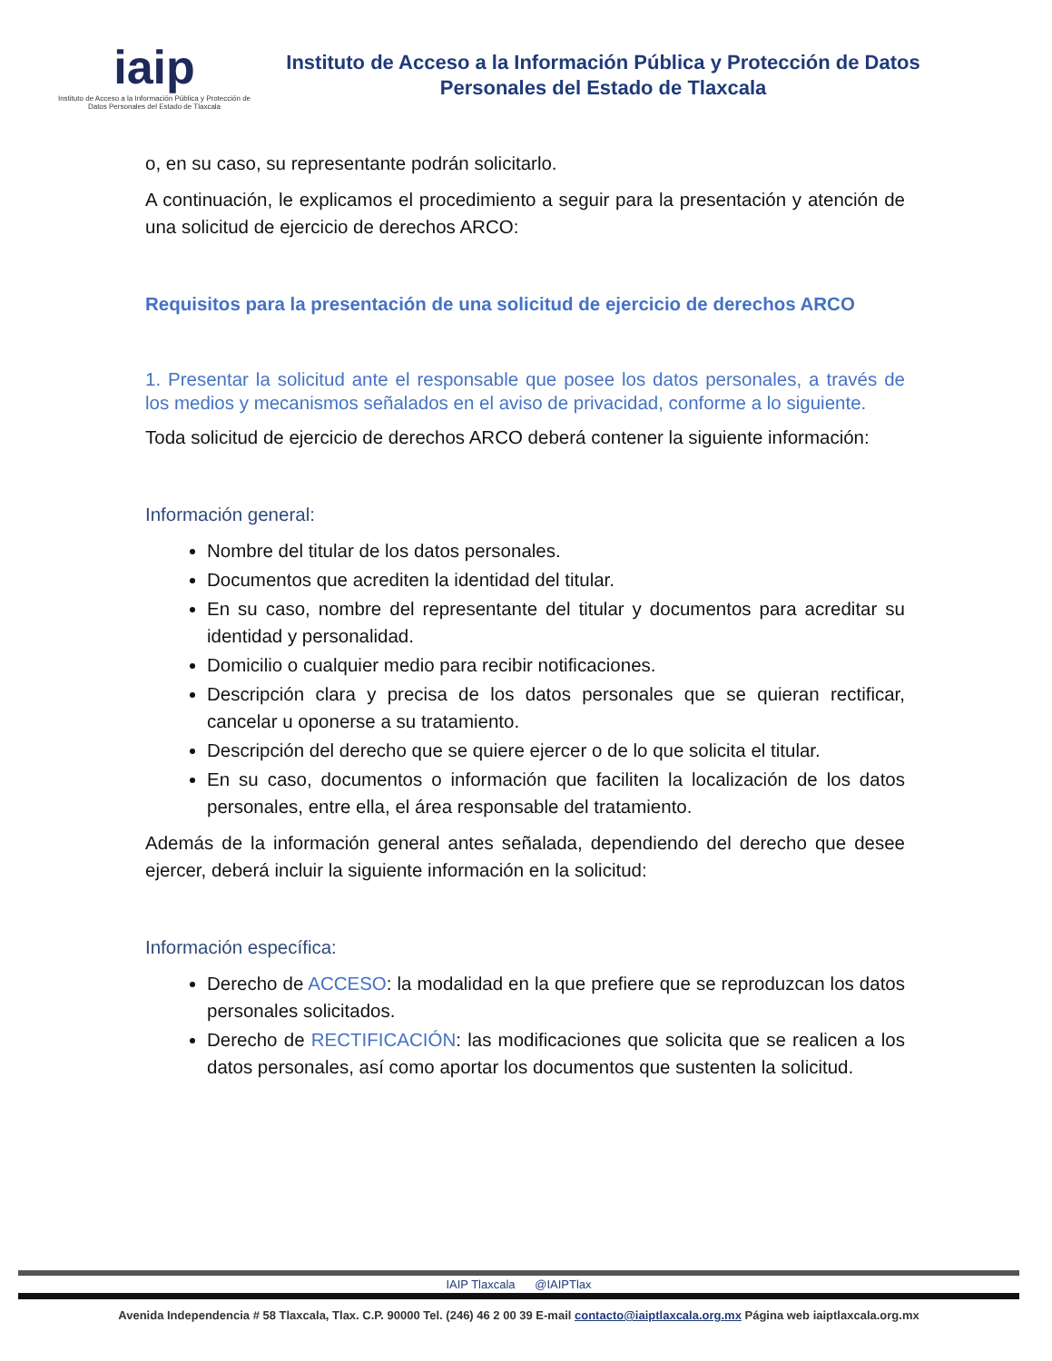iaip
Instituto de Acceso a la Información Pública y Protección de Datos Personales del Estado de Tlaxcala
Instituto de Acceso a la Información Pública y Protección de Datos
Personales del Estado de Tlaxcala
o, en su caso, su representante podrán solicitarlo.
A continuación, le explicamos el procedimiento a seguir para la presentación y atención de una solicitud de ejercicio de derechos ARCO:
Requisitos para la presentación de una solicitud de ejercicio de derechos ARCO
1. Presentar la solicitud ante el responsable que posee los datos personales, a través de los medios y mecanismos señalados en el aviso de privacidad, conforme a lo siguiente.
Toda solicitud de ejercicio de derechos ARCO deberá contener la siguiente información:
Información general:
Nombre del titular de los datos personales.
Documentos que acrediten la identidad del titular.
En su caso, nombre del representante del titular y documentos para acreditar su identidad y personalidad.
Domicilio o cualquier medio para recibir notificaciones.
Descripción clara y precisa de los datos personales que se quieran rectificar, cancelar u oponerse a su tratamiento.
Descripción del derecho que se quiere ejercer o de lo que solicita el titular.
En su caso, documentos o información que faciliten la localización de los datos personales, entre ella, el área responsable del tratamiento.
Además de la información general antes señalada, dependiendo del derecho que desee ejercer, deberá incluir la siguiente información en la solicitud:
Información específica:
Derecho de ACCESO: la modalidad en la que prefiere que se reproduzcan los datos personales solicitados.
Derecho de RECTIFICACIÓN: las modificaciones que solicita que se realicen a los datos personales, así como aportar los documentos que sustenten la solicitud.
IAIP Tlaxcala @IAIPTlax
Avenida Independencia # 58 Tlaxcala, Tlax. C.P. 90000 Tel. (246) 46 2 00 39 E-mail contacto@iaiptlaxcala.org.mx Página web iaiptlaxcala.org.mx